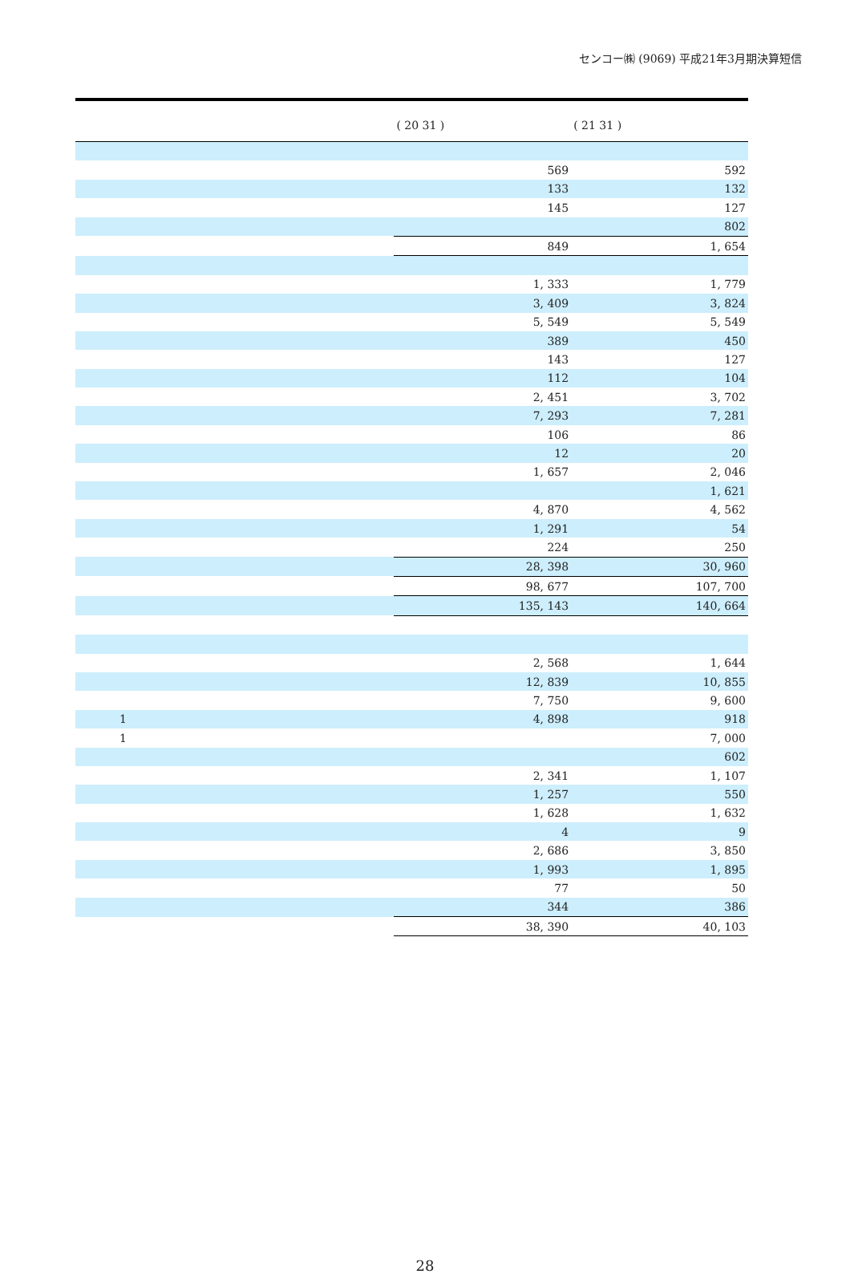センコー㈱ (9069) 平成21年3月期決算短信
| | ( 20 31 ) | ( 21 31 ) |
| --- | --- | --- |
| | 569 | 592 |
| | 133 | 132 |
| | 145 | 127 |
| | | 802 |
| | 849 | 1, 654 |
| | 1, 333 | 1, 779 |
| | 3, 409 | 3, 824 |
| | 5, 549 | 5, 549 |
| | 389 | 450 |
| | 143 | 127 |
| | 112 | 104 |
| | 2, 451 | 3, 702 |
| | 7, 293 | 7, 281 |
| | 106 | 86 |
| | 12 | 20 |
| | 1, 657 | 2, 046 |
| | | 1, 621 |
| | 4, 870 | 4, 562 |
| | 1, 291 | 54 |
| | 224 | 250 |
| | 28, 398 | 30, 960 |
| | 98, 677 | 107, 700 |
| | 135, 143 | 140, 664 |
| | 2, 568 | 1, 644 |
| | 12, 839 | 10, 855 |
| | 7, 750 | 9, 600 |
| 1 | 4, 898 | 918 |
| 1 | | 7, 000 |
| | | 602 |
| | 2, 341 | 1, 107 |
| | 1, 257 | 550 |
| | 1, 628 | 1, 632 |
| | 4 | 9 |
| | 2, 686 | 3, 850 |
| | 1, 993 | 1, 895 |
| | 77 | 50 |
| | 344 | 386 |
| | 38, 390 | 40, 103 |
28